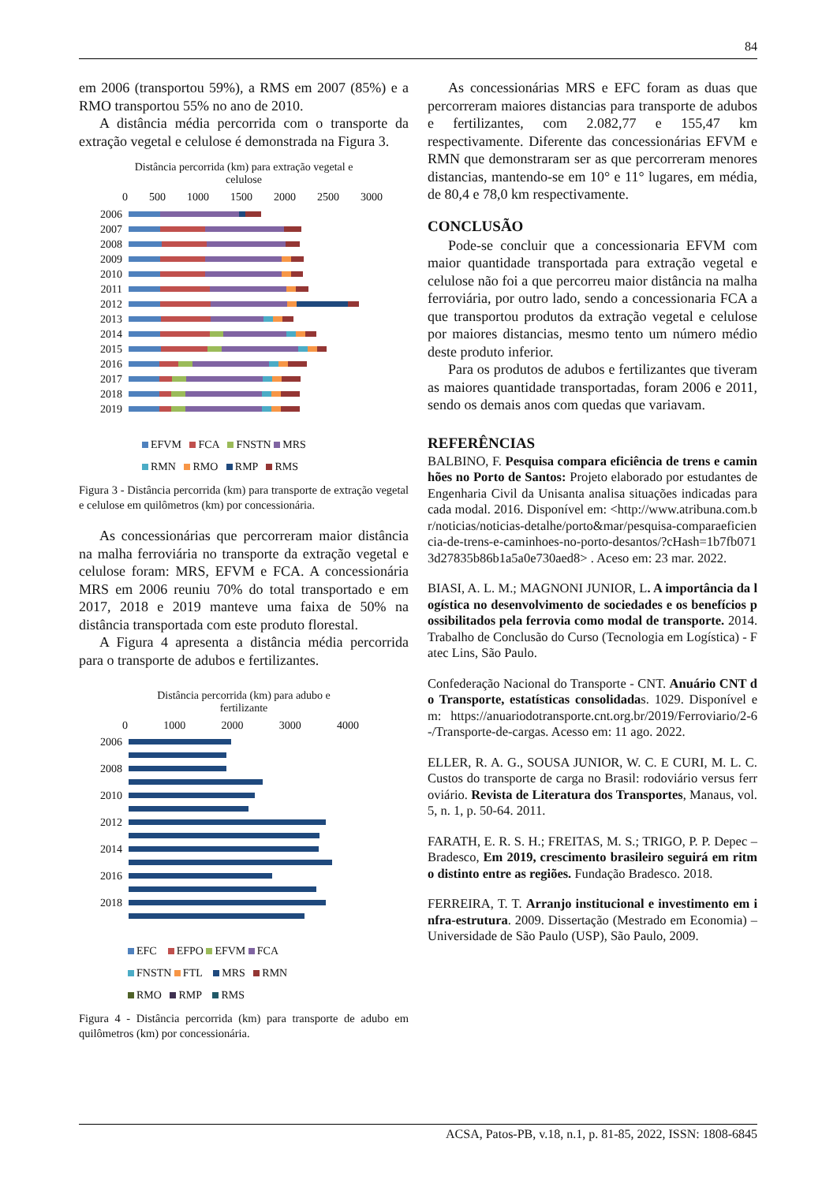84
em 2006 (transportou 59%), a RMS em 2007 (85%) e a RMO transportou 55% no ano de 2010.
A distância média percorrida com o transporte da extração vegetal e celulose é demonstrada na Figura 3.
Distância percorrida (km) para extração vegetal e
celulose
0 500 1000 1500 2000 2500 3000
2006
2007
2008
2009
2010
2011
2012
2013
2014
2015
2016
2017
2018
2019
EFVM FCA FNSTN MRS
RMN RMO RMP RMS
Figura 3 - Distância percorrida (km) para transporte de extração vegetal e celulose em quilômetros (km) por concessionária.
As concessionárias que percorreram maior distância na malha ferroviária no transporte da extração vegetal e celulose foram: MRS, EFVM e FCA. A concessionária MRS em 2006 reuniu 70% do total transportado e em 2017, 2018 e 2019 manteve uma faixa de 50% na distância transportada com este produto florestal.
A Figura 4 apresenta a distância média percorrida para o transporte de adubos e fertilizantes.
Distância percorrida (km) para adubo e
fertilizante
0 1000 2000 3000 4000
2006
2008
2010
2012
2014
2016
2018
EFC EFPO EFVM FCA
FNSTN FTL MRS RMN
RMO RMP RMS
Figura 4 - Distância percorrida (km) para transporte de adubo em quilômetros (km) por concessionária.
As concessionárias MRS e EFC foram as duas que percorreram maiores distancias para transporte de adubos e fertilizantes, com 2.082,77 e 155,47 km respectivamente. Diferente das concessionárias EFVM e RMN que demonstraram ser as que percorreram menores distancias, mantendo-se em 10° e 11° lugares, em média, de 80,4 e 78,0 km respectivamente.
CONCLUSÃO
Pode-se concluir que a concessionaria EFVM com maior quantidade transportada para extração vegetal e celulose não foi a que percorreu maior distância na malha ferroviária, por outro lado, sendo a concessionaria FCA a que transportou produtos da extração vegetal e celulose por maiores distancias, mesmo tento um número médio deste produto inferior.
Para os produtos de adubos e fertilizantes que tiveram as maiores quantidade transportadas, foram 2006 e 2011, sendo os demais anos com quedas que variavam.
REFERÊNCIAS
BALBINO, F. Pesquisa compara eficiência de trens e caminhões no Porto de Santos: Projeto elaborado por estudantes de Engenharia Civil da Unisanta analisa situações indicadas para cada modal. 2016. Disponível em: <http://www.atribuna.com.br/noticias/noticias-detalhe/porto&mar/pesquisa-comparaeficiencia-de-trens-e-caminhoes-no-porto-desantos/?cHash=1b7fb0713d27835b86b1a5a0e730aed8> . Aceso em: 23 mar. 2022.
BIASI, A. L. M.; MAGNONI JUNIOR, L. A importância da logística no desenvolvimento de sociedades e os benefícios possibilitados pela ferrovia como modal de transporte. 2014. Trabalho de Conclusão do Curso (Tecnologia em Logística) - Fatec Lins, São Paulo.
Confederação Nacional do Transporte - CNT. Anuário CNT do Transporte, estatísticas consolidadas. 1029. Disponível em: https://anuariodotransporte.cnt.org.br/2019/Ferroviario/2-6-/Transporte-de-cargas. Acesso em: 11 ago. 2022.
ELLER, R. A. G., SOUSA JUNIOR, W. C. E CURI, M. L. C. Custos do transporte de carga no Brasil: rodoviário versus ferroviário. Revista de Literatura dos Transportes, Manaus, vol. 5, n. 1, p. 50-64. 2011.
FARATH, E. R. S. H.; FREITAS, M. S.; TRIGO, P. P. Depec – Bradesco, Em 2019, crescimento brasileiro seguirá em ritmo distinto entre as regiões. Fundação Bradesco. 2018.
FERREIRA, T. T. Arranjo institucional e investimento em infra-estrutura. 2009. Dissertação (Mestrado em Economia) – Universidade de São Paulo (USP), São Paulo, 2009.
ACSA, Patos-PB, v.18, n.1, p. 81-85, 2022, ISSN: 1808-6845